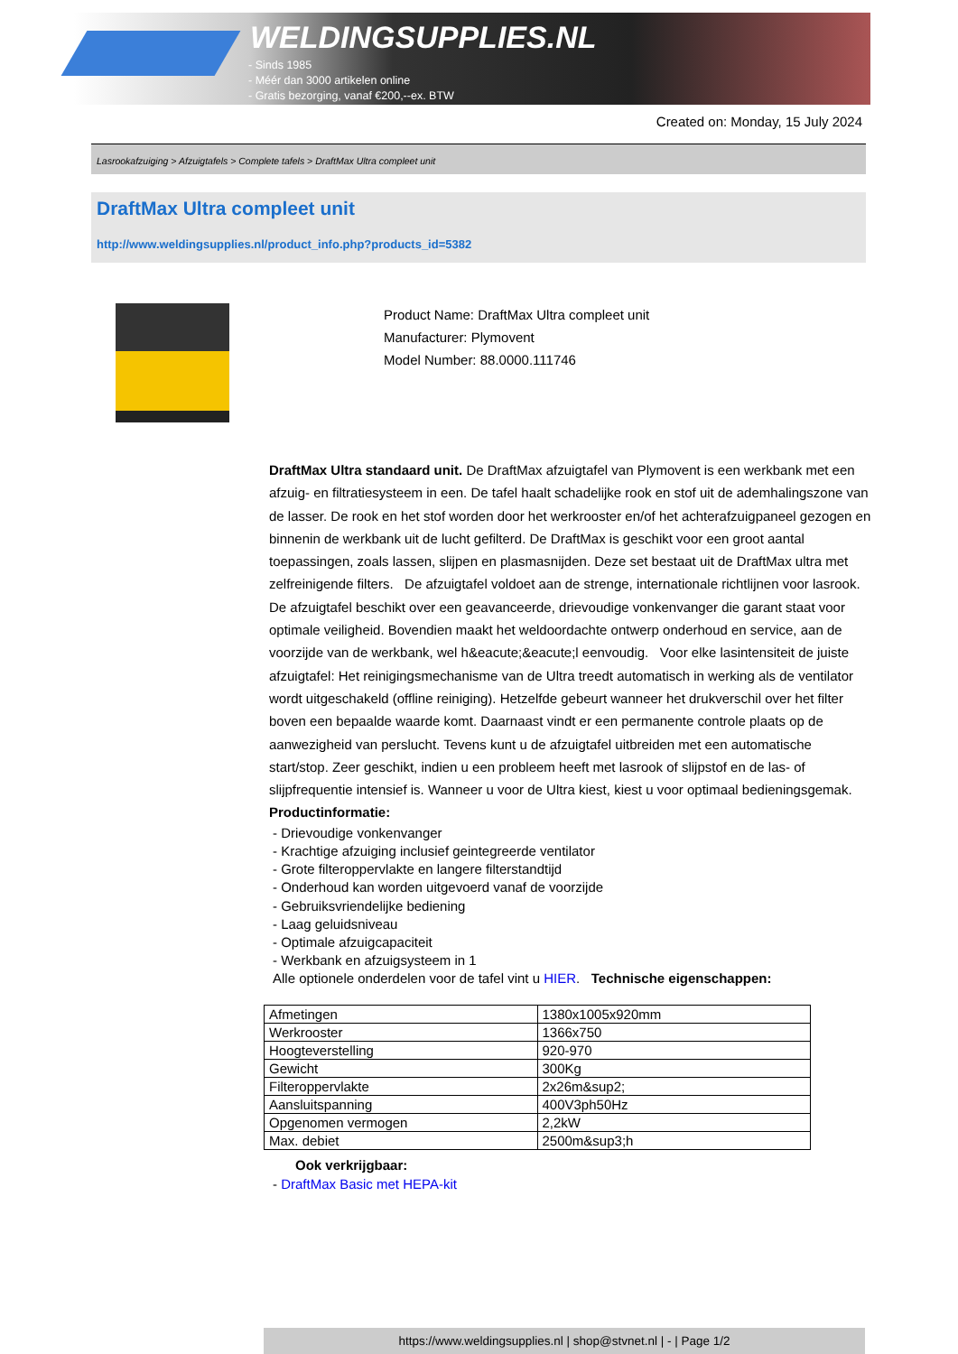WELDINGSUPPLIES.NL
- Sinds 1985
- Méér dan 3000 artikelen online
- Gratis bezorging, vanaf €200,--ex. BTW
Created on: Monday, 15 July 2024
Lasrookafzuiging > Afzuigtafels > Complete tafels > DraftMax Ultra compleet unit
DraftMax Ultra compleet unit
http://www.weldingsupplies.nl/product_info.php?products_id=5382
Product Name: DraftMax Ultra compleet unit
Manufacturer: Plymovent
Model Number: 88.0000.111746
DraftMax Ultra standaard unit. De DraftMax afzuigtafel van Plymovent is een werkbank met een afzuig- en filtratiesysteem in een. De tafel haalt schadelijke rook en stof uit de ademhalingszone van de lasser. De rook en het stof worden door het werkrooster en/of het achterafzuigpaneel gezogen en binnenin de werkbank uit de lucht gefilterd. De DraftMax is geschikt voor een groot aantal toepassingen, zoals lassen, slijpen en plasmasnijden. Deze set bestaat uit de DraftMax ultra met zelfreinigende filters. De afzuigtafel voldoet aan de strenge, internationale richtlijnen voor lasrook. De afzuigtafel beschikt over een geavanceerde, drievoudige vonkenvanger die garant staat voor optimale veiligheid. Bovendien maakt het weldoordachte ontwerp onderhoud en service, aan de voorzijde van de werkbank, wel h&eacute;&eacute;l eenvoudig. Voor elke lasintensiteit de juiste afzuigtafel: Het reinigingsmechanisme van de Ultra treedt automatisch in werking als de ventilator wordt uitgeschakeld (offline reiniging). Hetzelfde gebeurt wanneer het drukverschil over het filter boven een bepaalde waarde komt. Daarnaast vindt er een permanente controle plaats op de aanwezigheid van perslucht. Tevens kunt u de afzuigtafel uitbreiden met een automatische start/stop. Zeer geschikt, indien u een probleem heeft met lasrook of slijpstof en de las- of slijpfrequentie intensief is. Wanneer u voor de Ultra kiest, kiest u voor optimaal bedieningsgemak. Productinformatie:
- Drievoudige vonkenvanger
- Krachtige afzuiging inclusief geintegreerde ventilator
- Grote filteroppervlakte en langere filterstandtijd
- Onderhoud kan worden uitgevoerd vanaf de voorzijde
- Gebruiksvriendelijke bediening
- Laag geluidsniveau
- Optimale afzuigcapaciteit
- Werkbank en afzuigsysteem in 1
Alle optionele onderdelen voor de tafel vint u HIER. Technische eigenschappen:
| Afmetingen | 1380x1005x920mm |
| Werkrooster | 1366x750 |
| Hoogteverstelling | 920-970 |
| Gewicht | 300Kg |
| Filteroppervlakte | 2x26m&sup2; |
| Aansluitspanning | 400V3ph50Hz |
| Opgenomen vermogen | 2,2kW |
| Max. debiet | 2500m&sup3;h |
Ook verkrijgbaar:
- DraftMax Basic met HEPA-kit
https://www.weldingsupplies.nl | shop@stvnet.nl | - | Page 1/2